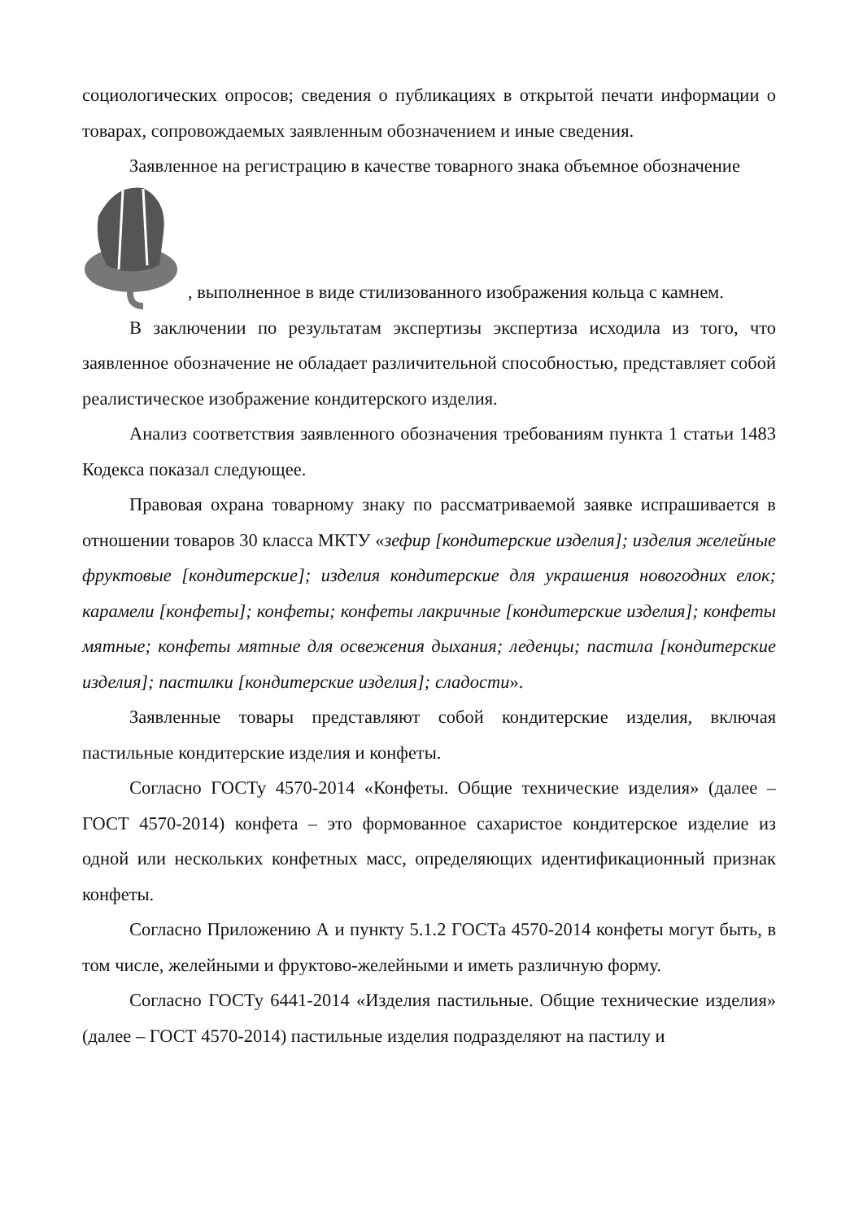социологических опросов; сведения о публикациях в открытой печати информации о товарах, сопровождаемых заявленным обозначением и иные сведения.
Заявленное на регистрацию в качестве товарного знака объемное обозначение
, выполненное в виде стилизованного изображения кольца с камнем.
В заключении по результатам экспертизы экспертиза исходила из того, что заявленное обозначение не обладает различительной способностью, представляет собой реалистическое изображение кондитерского изделия.
Анализ соответствия заявленного обозначения требованиям пункта 1 статьи 1483 Кодекса показал следующее.
Правовая охрана товарному знаку по рассматриваемой заявке испрашивается в отношении товаров 30 класса МКТУ «зефир [кондитерские изделия]; изделия желейные фруктовые [кондитерские]; изделия кондитерские для украшения новогодних елок; карамели [конфеты]; конфеты; конфеты лакричные [кондитерские изделия]; конфеты мятные; конфеты мятные для освежения дыхания; леденцы; пастила [кондитерские изделия]; пастилки [кондитерские изделия]; сладости».
Заявленные товары представляют собой кондитерские изделия, включая пастильные кондитерские изделия и конфеты.
Согласно ГОСТу 4570-2014 «Конфеты. Общие технические изделия» (далее – ГОСТ 4570-2014) конфета – это формованное сахаристое кондитерское изделие из одной или нескольких конфетных масс, определяющих идентификационный признак конфеты.
Согласно Приложению А и пункту 5.1.2 ГОСТа 4570-2014 конфеты могут быть, в том числе, желейными и фруктово-желейными и иметь различную форму.
Согласно ГОСТу 6441-2014 «Изделия пастильные. Общие технические изделия» (далее – ГОСТ 4570-2014) пастильные изделия подразделяют на пастилу и